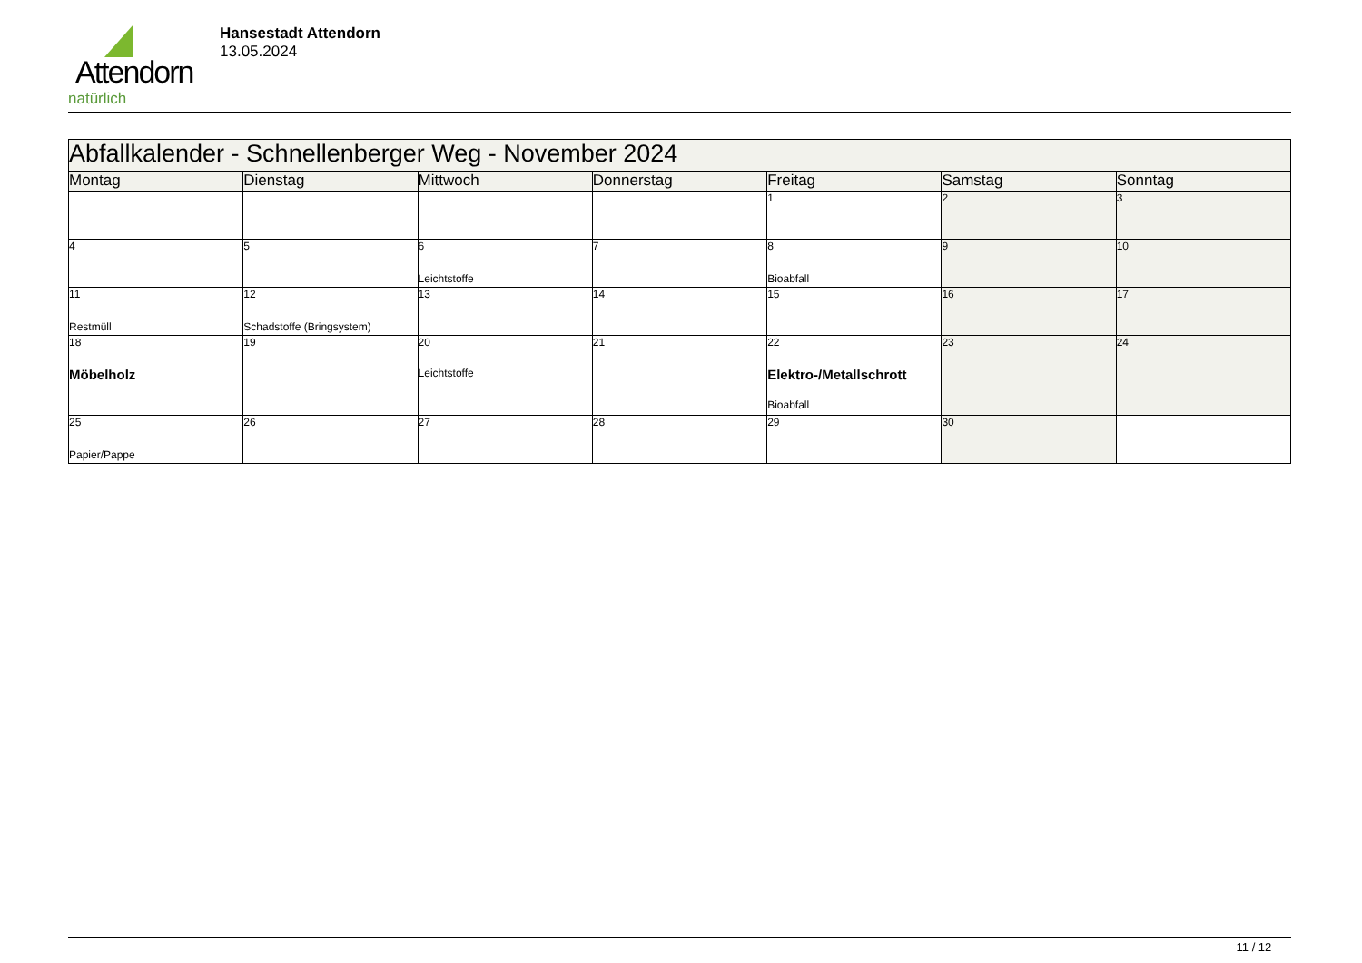Attendorn
natürlich
Hansestadt Attendorn
13.05.2024
| Abfallkalender - Schnellenberger Weg - November 2024 | | | | | | |
| Montag | Dienstag | Mittwoch | Donnerstag | Freitag | Samstag | Sonntag |
| | | | | 1 | 2 | 3 |
| 4 | 5 | 6 Leichtstoffe | 7 | 8 Bioabfall | 9 | 10 |
| 11 Restmüll | 12 Schadstoffe (Bringsystem) | 13 | 14 | 15 | 16 | 17 |
| 18 Möbelholz | 19 | 20 Leichtstoffe | 21 | 22 Elektro-/Metallschrott Bioabfall | 23 | 24 |
| 25 Papier/Pappe | 26 | 27 | 28 | 29 | 30 | |
11 / 12